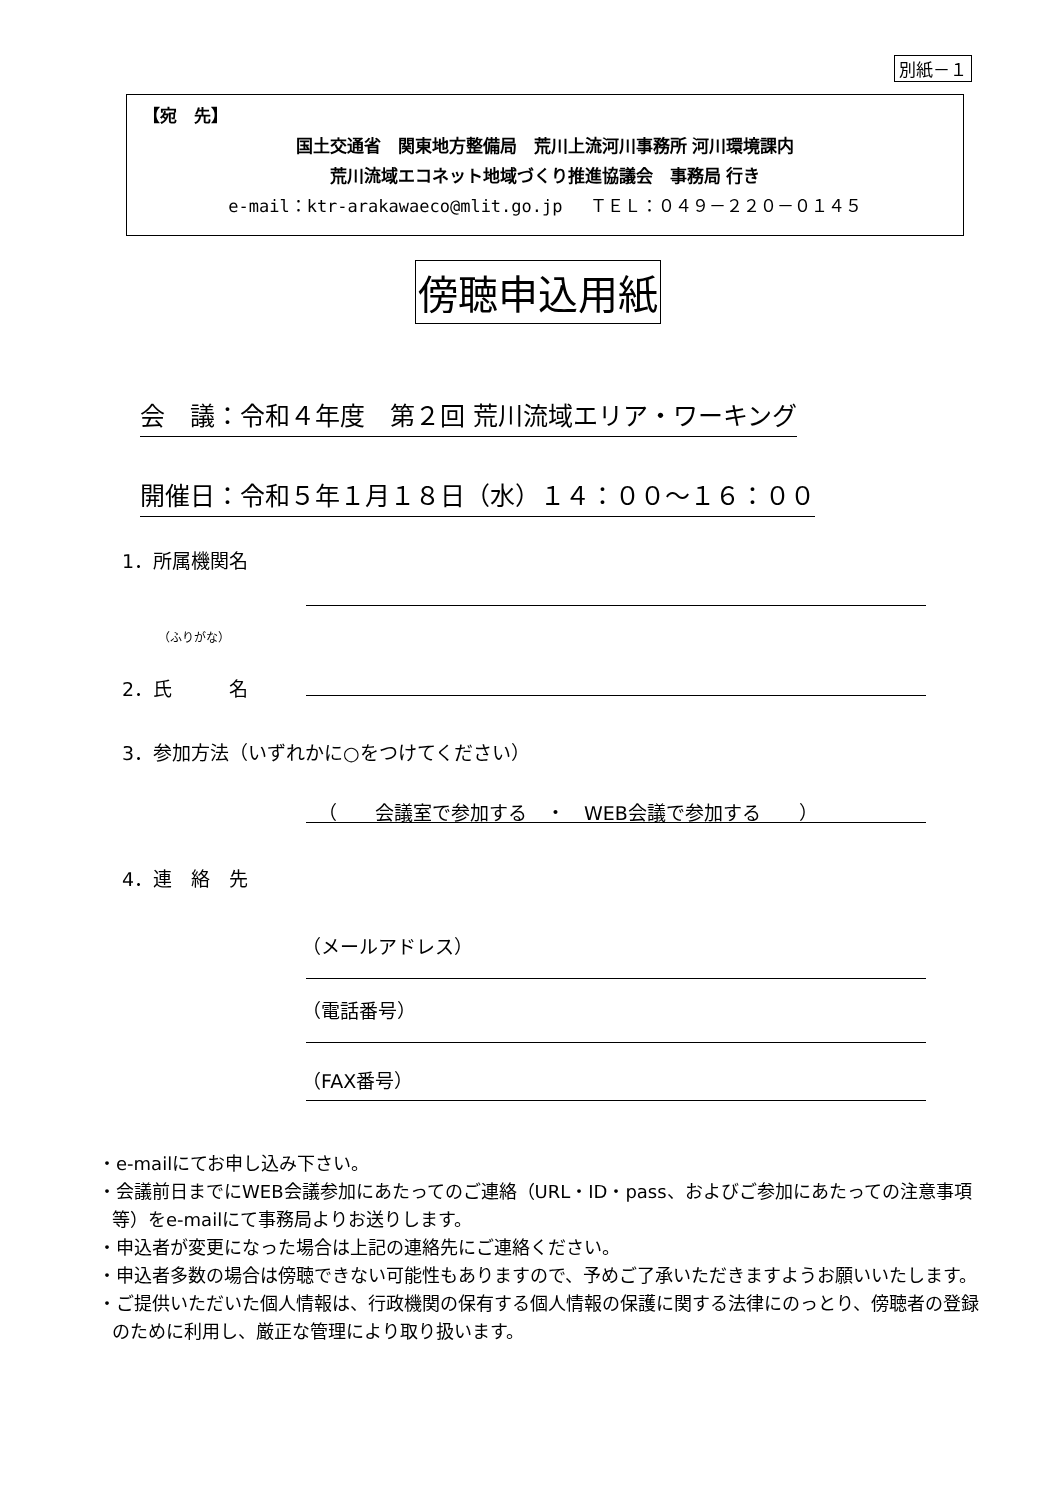別紙－１
【宛　先】
国土交通省　関東地方整備局　荒川上流河川事務所 河川環境課内
荒川流域エコネット地域づくり推進協議会　事務局 行き
e-mail：ktr-arakawaeco@mlit.go.jp　 ＴＥＬ：０４９－２２０－０１４５
傍聴申込用紙
会　議：令和４年度　第２回 荒川流域エリア・ワーキング
開催日：令和５年１月１８日（水）１４：００～１６：００
1．所属機関名
（ふりがな）
2．氏　　　名
3．参加方法（いずれかに○をつけてください）
（　　会議室で参加する　・　WEB会議で参加する　　）
4．連　絡　先
（メールアドレス）
（電話番号）
（FAX番号）
・e-mailにてお申し込み下さい。
・会議前日までにWEB会議参加にあたってのご連絡（URL・ID・pass、およびご参加にあたっての注意事項等）をe-mailにて事務局よりお送りします。
・申込者が変更になった場合は上記の連絡先にご連絡ください。
・申込者多数の場合は傍聴できない可能性もありますので、予めご了承いただきますようお願いいたします。
・ご提供いただいた個人情報は、行政機関の保有する個人情報の保護に関する法律にのっとり、傍聴者の登録のために利用し、厳正な管理により取り扱います。